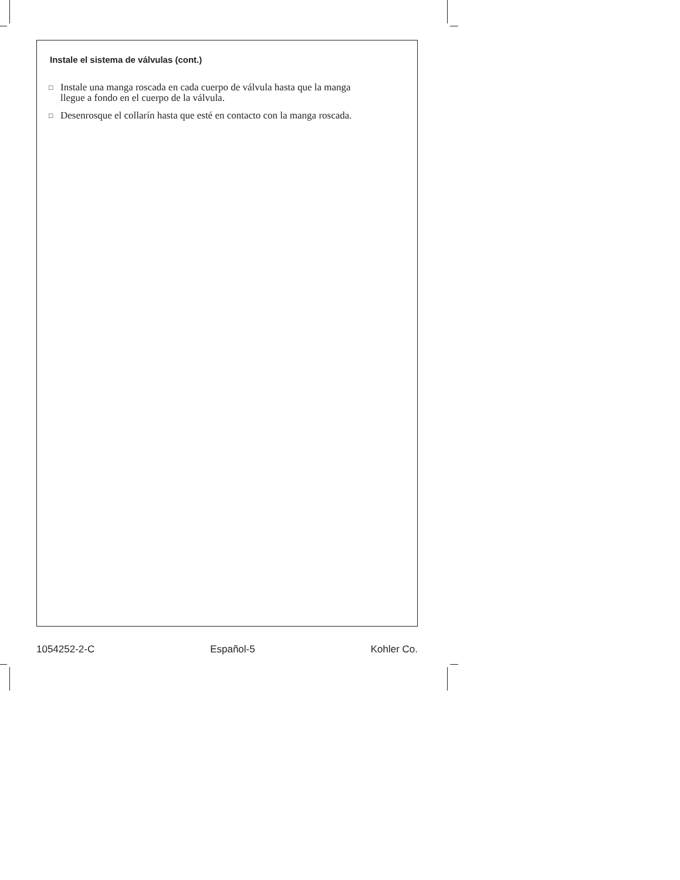Instale el sistema de válvulas (cont.)
□ Instale una manga roscada en cada cuerpo de válvula hasta que la manga llegue a fondo en el cuerpo de la válvula.
□ Desenrosque el collarín hasta que esté en contacto con la manga roscada.
1054252-2-C Español-5 Kohler Co.